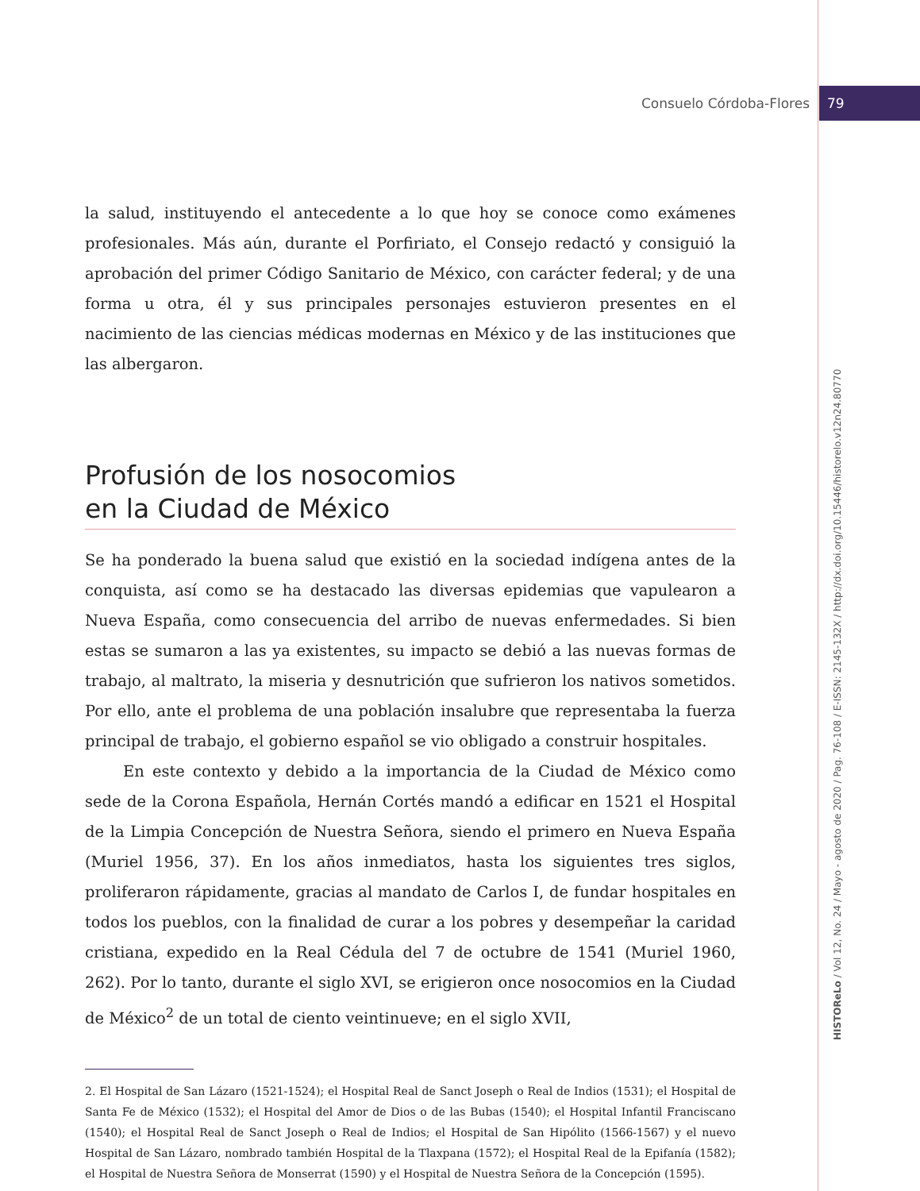Consuelo Córdoba-Flores 79
HISTOReLo / Vol 12, No. 24 / Mayo - agosto de 2020 / Pag. 76-108 / E-ISSN: 2145-132X / http://dx.doi.org/10.15446/historelo.v12n24.80770
la salud, instituyendo el antecedente a lo que hoy se conoce como exámenes profesionales. Más aún, durante el Porfiriato, el Consejo redactó y consiguió la aprobación del primer Código Sanitario de México, con carácter federal; y de una forma u otra, él y sus principales personajes estuvieron presentes en el nacimiento de las ciencias médicas modernas en México y de las instituciones que las albergaron.
Profusión de los nosocomios
en la Ciudad de México
Se ha ponderado la buena salud que existió en la sociedad indígena antes de la conquista, así como se ha destacado las diversas epidemias que vapulearon a Nueva España, como consecuencia del arribo de nuevas enfermedades. Si bien estas se sumaron a las ya existentes, su impacto se debió a las nuevas formas de trabajo, al maltrato, la miseria y desnutrición que sufrieron los nativos sometidos. Por ello, ante el problema de una población insalubre que representaba la fuerza principal de trabajo, el gobierno español se vio obligado a construir hospitales.
En este contexto y debido a la importancia de la Ciudad de México como sede de la Corona Española, Hernán Cortés mandó a edificar en 1521 el Hospital de la Limpia Concepción de Nuestra Señora, siendo el primero en Nueva España (Muriel 1956, 37). En los años inmediatos, hasta los siguientes tres siglos, proliferaron rápidamente, gracias al mandato de Carlos I, de fundar hospitales en todos los pueblos, con la finalidad de curar a los pobres y desempeñar la caridad cristiana, expedido en la Real Cédula del 7 de octubre de 1541 (Muriel 1960, 262). Por lo tanto, durante el siglo XVI, se erigieron once nosocomios en la Ciudad de México<sup>2</sup> de un total de ciento veintinueve; en el siglo XVII,
2. El Hospital de San Lázaro (1521-1524); el Hospital Real de Sanct Joseph o Real de Indios (1531); el Hospital de Santa Fe de México (1532); el Hospital del Amor de Dios o de las Bubas (1540); el Hospital Infantil Franciscano (1540); el Hospital Real de Sanct Joseph o Real de Indios; el Hospital de San Hipólito (1566-1567) y el nuevo Hospital de San Lázaro, nombrado también Hospital de la Tlaxpana (1572); el Hospital Real de la Epifanía (1582); el Hospital de Nuestra Señora de Monserrat (1590) y el Hospital de Nuestra Señora de la Concepción (1595).